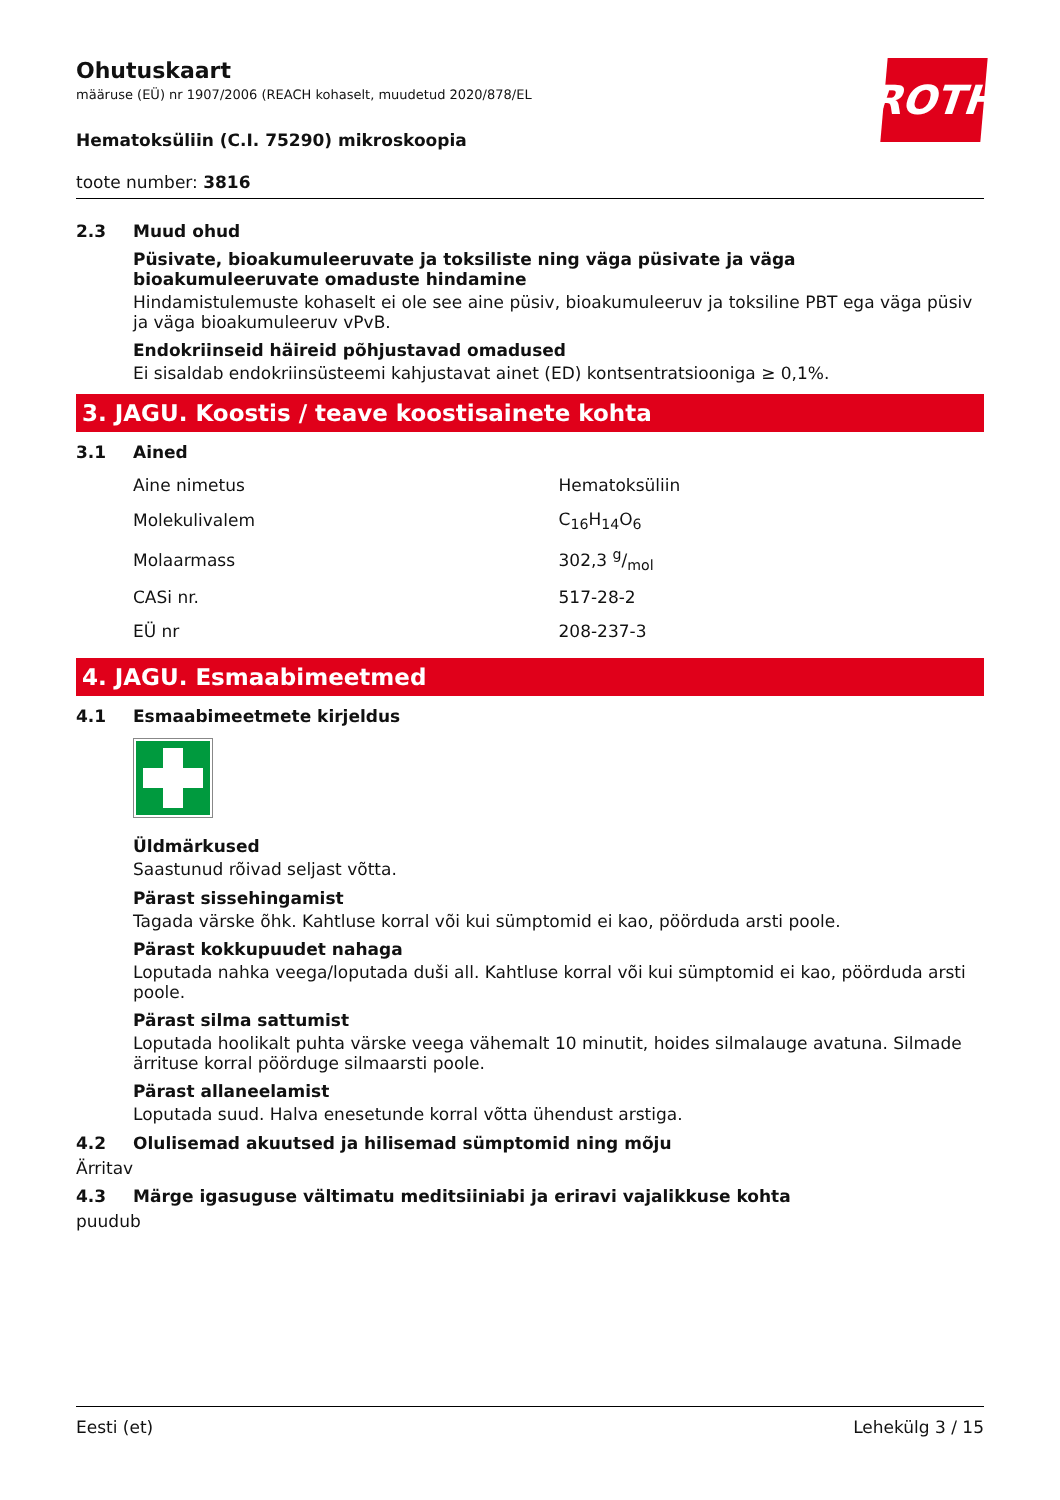ROTH
Ohutuskaart
määruse (EÜ) nr 1907/2006 (REACH kohaselt, muudetud 2020/878/EL
Hematoksüliin (C.I. 75290) mikroskoopia
toote number: 3816
2.3 Muud ohud
Püsivate, bioakumuleeruvate ja toksiliste ning väga püsivate ja väga bioakumuleeruvate omaduste hindamine
Hindamistulemuste kohaselt ei ole see aine püsiv, bioakumuleeruv ja toksiline PBT ega väga püsiv ja väga bioakumuleeruv vPvB.
Endokriinseid häireid põhjustavad omadused
Ei sisaldab endokriinsüsteemi kahjustavat ainet (ED) kontsentratsiooniga ≥ 0,1%.
3. JAGU. Koostis / teave koostisainete kohta
3.1 Ained
| Aine nimetus | Hematoksüliin |
| Molekulivalem | C<sub>16</sub>H<sub>14</sub>O<sub>6</sub> |
| Molaarmass | 302,3 g/mol |
| CASi nr. | 517-28-2 |
| EÜ nr | 208-237-3 |
4. JAGU. Esmaabimeetmed
4.1 Esmaabimeetmete kirjeldus
Üldmärkused
Saastunud rõivad seljast võtta.
Pärast sissehingamist
Tagada värske õhk. Kahtluse korral või kui sümptomid ei kao, pöörduda arsti poole.
Pärast kokkupuudet nahaga
Loputada nahka veega/loputada duši all. Kahtluse korral või kui sümptomid ei kao, pöörduda arsti poole.
Pärast silma sattumist
Loputada hoolikalt puhta värske veega vähemalt 10 minutit, hoides silmalauge avatuna. Silmade ärrituse korral pöörduge silmaarsti poole.
Pärast allaneelamist
Loputada suud. Halva enesetunde korral võtta ühendust arstiga.
4.2 Olulisemad akuutsed ja hilisemad sümptomid ning mõju
Ärritav
4.3 Märge igasuguse vältimatu meditsiiniabi ja eriravi vajalikkuse kohta
puudub
Eesti (et) Lehekülg 3 / 15